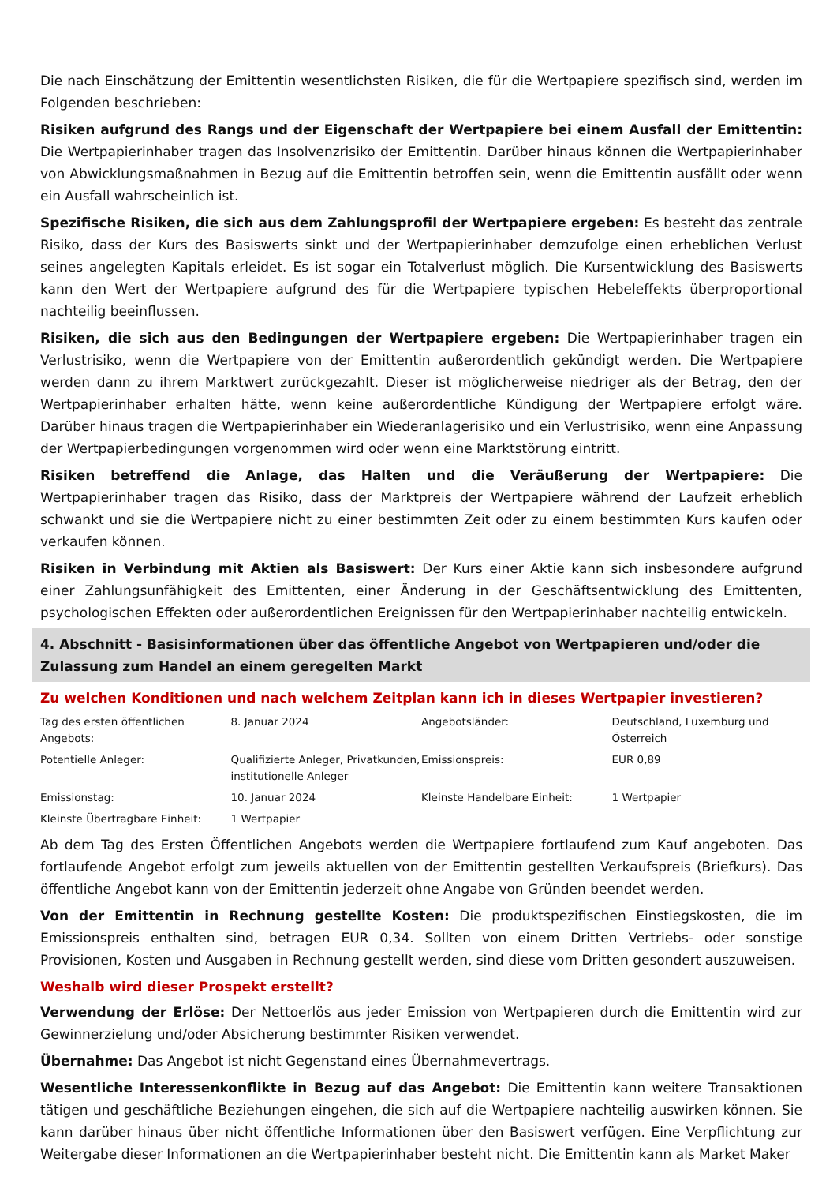Die nach Einschätzung der Emittentin wesentlichsten Risiken, die für die Wertpapiere spezifisch sind, werden im Folgenden beschrieben:
Risiken aufgrund des Rangs und der Eigenschaft der Wertpapiere bei einem Ausfall der Emittentin: Die Wertpapierinhaber tragen das Insolvenzrisiko der Emittentin. Darüber hinaus können die Wertpapierinhaber von Abwicklungsmaßnahmen in Bezug auf die Emittentin betroffen sein, wenn die Emittentin ausfällt oder wenn ein Ausfall wahrscheinlich ist.
Spezifische Risiken, die sich aus dem Zahlungsprofil der Wertpapiere ergeben: Es besteht das zentrale Risiko, dass der Kurs des Basiswerts sinkt und der Wertpapierinhaber demzufolge einen erheblichen Verlust seines angelegten Kapitals erleidet. Es ist sogar ein Totalverlust möglich. Die Kursentwicklung des Basiswerts kann den Wert der Wertpapiere aufgrund des für die Wertpapiere typischen Hebeleffekts überproportional nachteilig beeinflussen.
Risiken, die sich aus den Bedingungen der Wertpapiere ergeben: Die Wertpapierinhaber tragen ein Verlustrisiko, wenn die Wertpapiere von der Emittentin außerordentlich gekündigt werden. Die Wertpapiere werden dann zu ihrem Marktwert zurückgezahlt. Dieser ist möglicherweise niedriger als der Betrag, den der Wertpapierinhaber erhalten hätte, wenn keine außerordentliche Kündigung der Wertpapiere erfolgt wäre. Darüber hinaus tragen die Wertpapierinhaber ein Wiederanlagerisiko und ein Verlustrisiko, wenn eine Anpassung der Wertpapierbedingungen vorgenommen wird oder wenn eine Marktstörung eintritt.
Risiken betreffend die Anlage, das Halten und die Veräußerung der Wertpapiere: Die Wertpapierinhaber tragen das Risiko, dass der Marktpreis der Wertpapiere während der Laufzeit erheblich schwankt und sie die Wertpapiere nicht zu einer bestimmten Zeit oder zu einem bestimmten Kurs kaufen oder verkaufen können.
Risiken in Verbindung mit Aktien als Basiswert: Der Kurs einer Aktie kann sich insbesondere aufgrund einer Zahlungsunfähigkeit des Emittenten, einer Änderung in der Geschäftsentwicklung des Emittenten, psychologischen Effekten oder außerordentlichen Ereignissen für den Wertpapierinhaber nachteilig entwickeln.
4. Abschnitt - Basisinformationen über das öffentliche Angebot von Wertpapieren und/oder die Zulassung zum Handel an einem geregelten Markt
Zu welchen Konditionen und nach welchem Zeitplan kann ich in dieses Wertpapier investieren?
| Tag des ersten öffentlichen Angebots: | 8. Januar 2024 | Angebotsländer: | Deutschland, Luxemburg und Österreich |
| Potentielle Anleger: | Qualifizierte Anleger, Privatkunden, institutionelle Anleger | Emissionspreis: | EUR 0,89 |
| Emissionstag: | 10. Januar 2024 | Kleinste Handelbare Einheit: | 1 Wertpapier |
| Kleinste Übertragbare Einheit: | 1 Wertpapier | | |
Ab dem Tag des Ersten Öffentlichen Angebots werden die Wertpapiere fortlaufend zum Kauf angeboten. Das fortlaufende Angebot erfolgt zum jeweils aktuellen von der Emittentin gestellten Verkaufspreis (Briefkurs). Das öffentliche Angebot kann von der Emittentin jederzeit ohne Angabe von Gründen beendet werden.
Von der Emittentin in Rechnung gestellte Kosten: Die produktspezifischen Einstiegskosten, die im Emissionspreis enthalten sind, betragen EUR 0,34. Sollten von einem Dritten Vertriebs- oder sonstige Provisionen, Kosten und Ausgaben in Rechnung gestellt werden, sind diese vom Dritten gesondert auszuweisen.
Weshalb wird dieser Prospekt erstellt?
Verwendung der Erlöse: Der Nettoerlös aus jeder Emission von Wertpapieren durch die Emittentin wird zur Gewinnerzielung und/oder Absicherung bestimmter Risiken verwendet.
Übernahme: Das Angebot ist nicht Gegenstand eines Übernahmevertrags.
Wesentliche Interessenkonflikte in Bezug auf das Angebot: Die Emittentin kann weitere Transaktionen tätigen und geschäftliche Beziehungen eingehen, die sich auf die Wertpapiere nachteilig auswirken können. Sie kann darüber hinaus über nicht öffentliche Informationen über den Basiswert verfügen. Eine Verpflichtung zur Weitergabe dieser Informationen an die Wertpapierinhaber besteht nicht. Die Emittentin kann als Market Maker